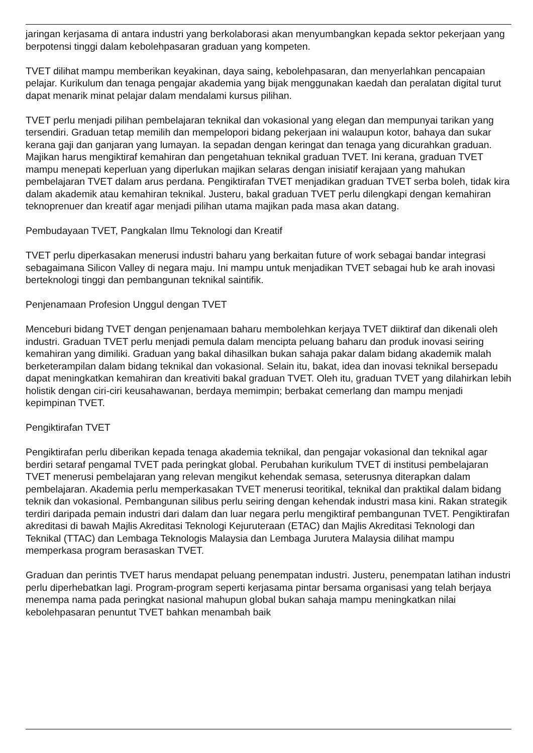jaringan kerjasama di antara industri yang berkolaborasi akan menyumbangkan kepada sektor pekerjaan yang berpotensi tinggi dalam kebolehpasaran graduan yang kompeten.
TVET dilihat mampu memberikan keyakinan, daya saing, kebolehpasaran, dan menyerlahkan pencapaian pelajar. Kurikulum dan tenaga pengajar akademia yang bijak menggunakan kaedah dan peralatan digital turut dapat menarik minat pelajar dalam mendalami kursus pilihan.
TVET perlu menjadi pilihan pembelajaran teknikal dan vokasional yang elegan dan mempunyai tarikan yang tersendiri. Graduan tetap memilih dan mempelopori bidang pekerjaan ini walaupun kotor, bahaya dan sukar kerana gaji dan ganjaran yang lumayan. Ia sepadan dengan keringat dan tenaga yang dicurahkan graduan. Majikan harus mengiktiraf kemahiran dan pengetahuan teknikal graduan TVET. Ini kerana, graduan TVET mampu menepati keperluan yang diperlukan majikan selaras dengan inisiatif kerajaan yang mahukan pembelajaran TVET dalam arus perdana. Pengiktirafan TVET menjadikan graduan TVET serba boleh, tidak kira dalam akademik atau kemahiran teknikal. Justeru, bakal graduan TVET perlu dilengkapi dengan kemahiran teknoprenuer dan kreatif agar menjadi pilihan utama majikan pada masa akan datang.
Pembudayaan TVET, Pangkalan Ilmu Teknologi dan Kreatif
TVET perlu diperkasakan menerusi industri baharu yang berkaitan future of work sebagai bandar integrasi sebagaimana Silicon Valley di negara maju. Ini mampu untuk menjadikan TVET sebagai hub ke arah inovasi berteknologi tinggi dan pembangunan teknikal saintifik.
Penjenamaan Profesion Unggul dengan TVET
Menceburi bidang TVET dengan penjenamaan baharu membolehkan kerjaya TVET diiktiraf dan dikenali oleh industri. Graduan TVET perlu menjadi pemula dalam mencipta peluang baharu dan produk inovasi seiring kemahiran yang dimiliki. Graduan yang bakal dihasilkan bukan sahaja pakar dalam bidang akademik malah berketerampilan dalam bidang teknikal dan vokasional. Selain itu, bakat, idea dan inovasi teknikal bersepadu dapat meningkatkan kemahiran dan kreativiti bakal graduan TVET. Oleh itu, graduan TVET yang dilahirkan lebih holistik dengan ciri-ciri keusahawanan, berdaya memimpin; berbakat cemerlang dan mampu menjadi kepimpinan TVET.
Pengiktirafan TVET
Pengiktirafan perlu diberikan kepada tenaga akademia teknikal, dan pengajar vokasional dan teknikal agar berdiri setaraf pengamal TVET pada peringkat global. Perubahan kurikulum TVET di institusi pembelajaran TVET menerusi pembelajaran yang relevan mengikut kehendak semasa, seterusnya diterapkan dalam pembelajaran. Akademia perlu memperkasakan TVET menerusi teoritikal, teknikal dan praktikal dalam bidang teknik dan vokasional. Pembangunan silibus perlu seiring dengan kehendak industri masa kini. Rakan strategik terdiri daripada pemain industri dari dalam dan luar negara perlu mengiktiraf pembangunan TVET. Pengiktirafan akreditasi di bawah Majlis Akreditasi Teknologi Kejuruteraan (ETAC) dan Majlis Akreditasi Teknologi dan Teknikal (TTAC) dan Lembaga Teknologis Malaysia dan Lembaga Jurutera Malaysia dilihat mampu memperkasa program berasaskan TVET.
Graduan dan perintis TVET harus mendapat peluang penempatan industri. Justeru, penempatan latihan industri perlu diperhebatkan lagi. Program-program seperti kerjasama pintar bersama organisasi yang telah berjaya menempa nama pada peringkat nasional mahupun global bukan sahaja mampu meningkatkan nilai kebolehpasaran penuntut TVET bahkan menambah baik